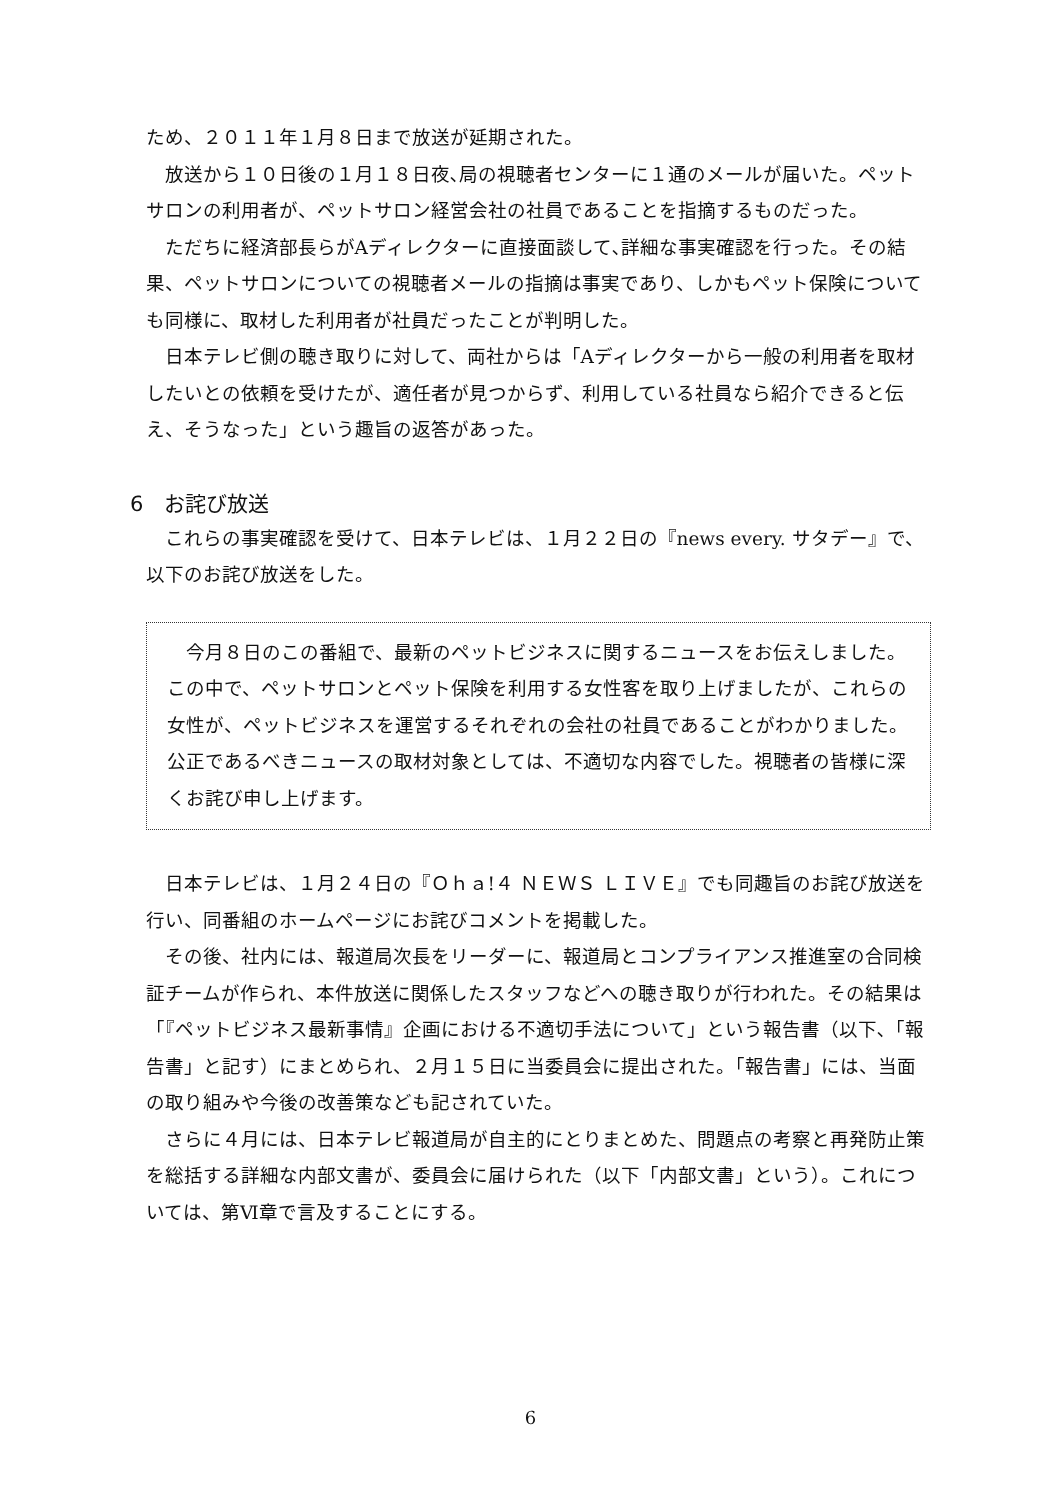ため、２０１１年１月８日まで放送が延期された。
放送から１０日後の１月１８日夜､局の視聴者センターに１通のメールが届いた。ペットサロンの利用者が、ペットサロン経営会社の社員であることを指摘するものだった。
ただちに経済部長らがAディレクターに直接面談して､詳細な事実確認を行った。その結果、ペットサロンについての視聴者メールの指摘は事実であり、しかもペット保険についても同様に、取材した利用者が社員だったことが判明した。
日本テレビ側の聴き取りに対して、両社からは「Aディレクターから一般の利用者を取材したいとの依頼を受けたが、適任者が見つからず、利用している社員なら紹介できると伝え、そうなった」という趣旨の返答があった。
6　お詫び放送
これらの事実確認を受けて、日本テレビは、１月２２日の『news every. サタデー』で、以下のお詫び放送をした。
今月８日のこの番組で、最新のペットビジネスに関するニュースをお伝えしました。この中で、ペットサロンとペット保険を利用する女性客を取り上げましたが、これらの女性が、ペットビジネスを運営するそれぞれの会社の社員であることがわかりました。公正であるべきニュースの取材対象としては、不適切な内容でした。視聴者の皆様に深くお詫び申し上げます。
日本テレビは、１月２４日の『Ｏｈａ!４ ＮＥＷＳ ＬＩＶＥ』でも同趣旨のお詫び放送を行い、同番組のホームページにお詫びコメントを掲載した。
その後、社内には、報道局次長をリーダーに、報道局とコンプライアンス推進室の合同検証チームが作られ、本件放送に関係したスタッフなどへの聴き取りが行われた。その結果は「『ペットビジネス最新事情』企画における不適切手法について」という報告書（以下､「報告書」と記す）にまとめられ、２月１５日に当委員会に提出された。「報告書」には、当面の取り組みや今後の改善策なども記されていた。
さらに４月には、日本テレビ報道局が自主的にとりまとめた、問題点の考察と再発防止策を総括する詳細な内部文書が、委員会に届けられた（以下「内部文書」という）。これについては、第Ⅵ章で言及することにする。
6